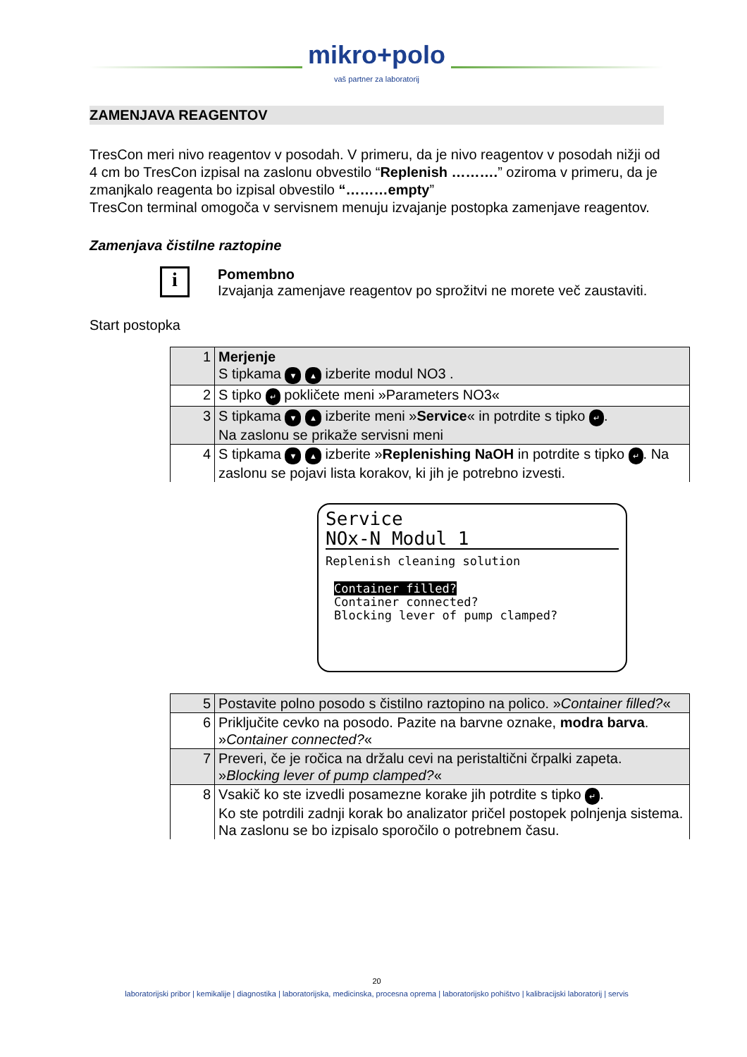mikro+polo
vaš partner za laboratorij
ZAMENJAVA REAGENTOV
TresCon meri nivo reagentov v posodah. V primeru, da je nivo reagentov v posodah nižji od 4 cm bo TresCon izpisal na zaslonu obvestilo “Replenish ……….” oziroma v primeru, da je zmanjkalo reagenta bo izpisal obvestilo “………empty”
TresCon terminal omogoča v servisnem menuju izvajanje postopka zamenjave reagentov.
Zamenjava čistilne raztopine
i
Pomembno
Izvajanja zamenjave reagentov po sprožitvi ne morete več zaustaviti.
Start postopka
| 1 | Merjenje S tipkama ▼ ▲ izberite modul NO3 . |
| 2 | S tipko ↵ pokličete meni »Parameters NO3« |
| 3 | S tipkama ▼ ▲ izberite meni » Service « in potrdite s tipko ↵ . Na zaslonu se prikaže servisni meni |
| 4 | S tipkama ▼ ▲ izberite » Replenishing NaOH in potrdite s tipko ↵ . Na zaslonu se pojavi lista korakov, ki jih je potrebno izvesti. |
Service
NOx-N Modul 1
Replenish cleaning solution
Container filled?
Container connected?
Blocking lever of pump clamped?
| 5 | Postavite polno posodo s čistilno raztopino na polico. » Container filled? « |
| 6 | Priključite cevko na posodo. Pazite na barvne oznake, modra barva . » Container connected? « |
| 7 | Preveri, če je ročica na držalu cevi na peristaltični črpalki zapeta. » Blocking lever of pump clamped? « |
| 8 | Vsakič ko ste izvedli posamezne korake jih potrdite s tipko ↵ . Ko ste potrdili zadnji korak bo analizator pričel postopek polnjenja sistema. Na zaslonu se bo izpisalo sporočilo o potrebnem času. |
20
laboratorijski pribor | kemikalije | diagnostika | laboratorijska, medicinska, procesna oprema | laboratorijsko pohištvo | kalibracijski laboratorij | servis